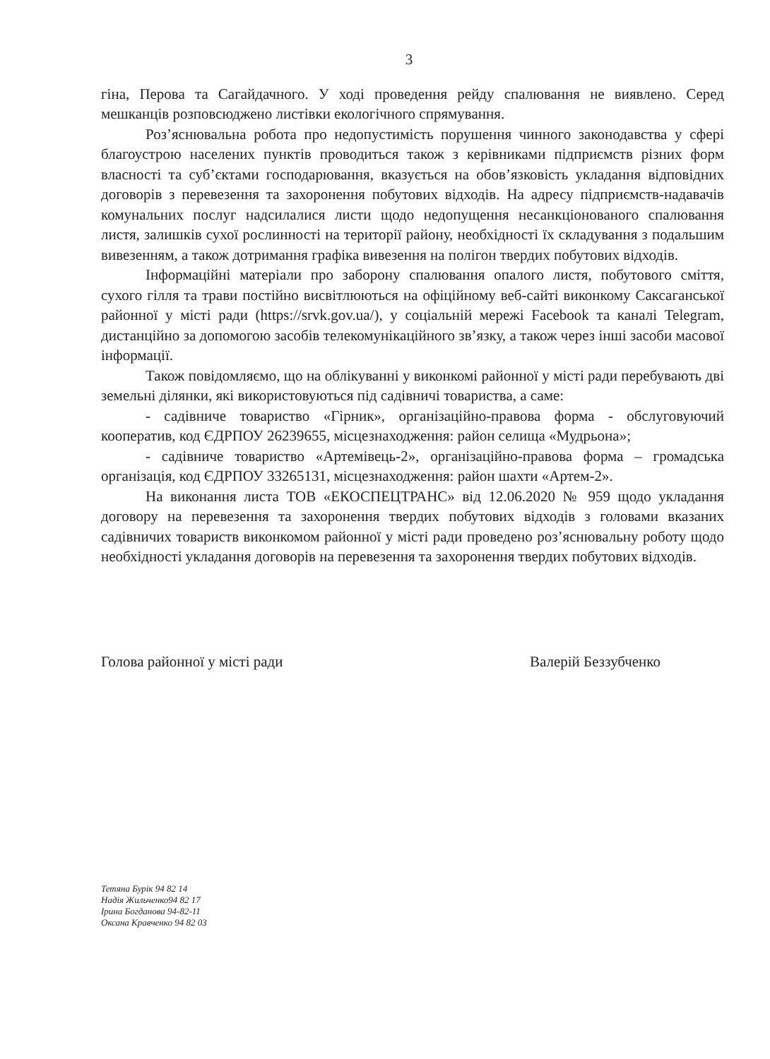3
гіна, Перова та Сагайдачного. У ході проведення рейду спалювання не виявлено. Серед мешканців розповсюджено листівки екологічного спрямування.
Роз’яснювальна робота про недопустимість порушення чинного законодавства у сфері благоустрою населених пунктів проводиться також з керівниками підприємств різних форм власності та суб’єктами господарювання, вказується на обов’язковість укладання відповідних договорів з перевезення та захоронення побутових відходів. На адресу підприємств-надавачів комунальних послуг надсилалися листи щодо недопущення несанкціонованого спалювання листя, залишків сухої рослинності на території району, необхідності їх складування з подальшим вивезенням, а також дотримання графіка вивезення на полігон твердих побутових відходів.
Інформаційні матеріали про заборону спалювання опалого листя, побутового сміття, сухого гілля та трави постійно висвітлюються на офіційному веб-сайті виконкому Саксаганської районної у місті ради (https://srvk.gov.ua/), у соціальній мережі Facebook та каналі Telegram, дистанційно за допомогою засобів телекомунікаційного зв’язку, а також через інші засоби масової інформації.
Також повідомляємо, що на облікуванні у виконкомі районної у місті ради перебувають дві земельні ділянки, які використовуються під садівничі товариства, а саме:
- садівниче товариство «Гірник», організаційно-правова форма - обслуговуючий кооператив, код ЄДРПОУ 26239655, місцезнаходження: район селища «Мудрьона»;
- садівниче товариство «Артемівець-2», організаційно-правова форма – громадська організація, код ЄДРПОУ 33265131, місцезнаходження: район шахти «Артем-2».
На виконання листа ТОВ «ЕКОСПЕЦТРАНС» від 12.06.2020 № 959 щодо укладання договору на перевезення та захоронення твердих побутових відходів з головами вказаних садівничих товариств виконкомом районної у місті ради проведено роз’яснювальну роботу щодо необхідності укладання договорів на перевезення та захоронення твердих побутових відходів.
Голова районної у місті ради Валерій Беззубченко
Тетяна Бурік 94 82 14
Надія Жильченко94 82 17
Ірина Богданова 94-82-11
Оксана Кравченко 94 82 03